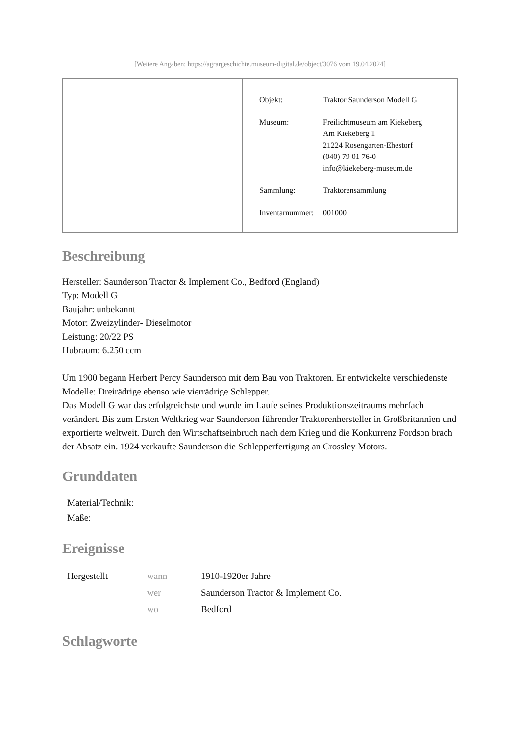[Weitere Angaben: https://agrargeschichte.museum-digital.de/object/3076 vom 19.04.2024]
| Objekt: | Traktor Saunderson Modell G |
| Museum: | Freilichtmuseum am Kiekeberg Am Kiekeberg 1 21224 Rosengarten-Ehestorf (040) 79 01 76-0 info@kiekeberg-museum.de |
| Sammlung: | Traktorensammlung |
| Inventarnummer: | 001000 |
Beschreibung
Hersteller: Saunderson Tractor & Implement Co., Bedford (England)
Typ: Modell G
Baujahr: unbekannt
Motor: Zweizylinder- Dieselmotor
Leistung: 20/22 PS
Hubraum: 6.250 ccm
Um 1900 begann Herbert Percy Saunderson mit dem Bau von Traktoren. Er entwickelte verschiedenste Modelle: Dreirädrige ebenso wie vierrädrige Schlepper.
Das Modell G war das erfolgreichste und wurde im Laufe seines Produktionszeitraums mehrfach verändert. Bis zum Ersten Weltkrieg war Saunderson führender Traktorenhersteller in Großbritannien und exportierte weltweit. Durch den Wirtschaftseinbruch nach dem Krieg und die Konkurrenz Fordson brach der Absatz ein. 1924 verkaufte Saunderson die Schlepperfertigung an Crossley Motors.
Grunddaten
| Material/Technik: | |
| Maße: | |
Ereignisse
| Hergestellt | wann | 1910-1920er Jahre |
| | wer | Saunderson Tractor & Implement Co. |
| | wo | Bedford |
Schlagworte